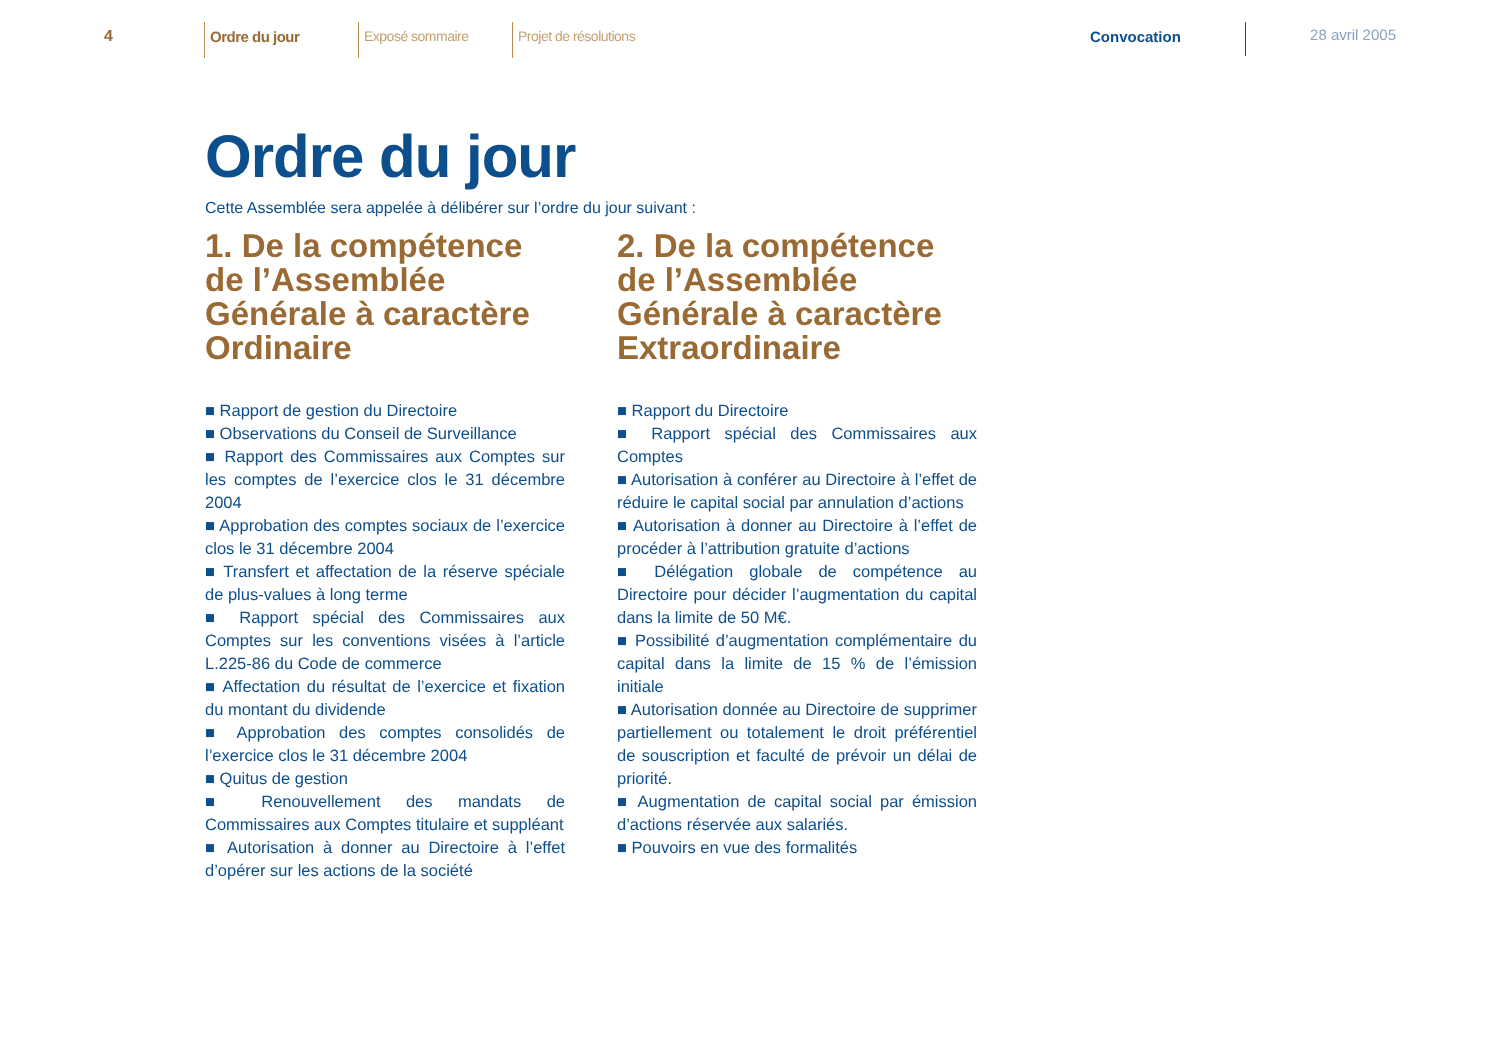4
Ordre du jour Exposé sommaire Projet de résolutions
Convocation
28 avril 2005
Ordre du jour
Cette Assemblée sera appelée à délibérer sur l’ordre du jour suivant :
1. De la compétence de l’Assemblée Générale à caractère Ordinaire
■ Rapport de gestion du Directoire
■ Observations du Conseil de Surveillance
■ Rapport des Commissaires aux Comptes sur les comptes de l’exercice clos le 31 décembre 2004
■ Approbation des comptes sociaux de l’exercice clos le 31 décembre 2004
■ Transfert et affectation de la réserve spéciale de plus-values à long terme
■ Rapport spécial des Commissaires aux Comptes sur les conventions visées à l’article L.225-86 du Code de commerce
■ Affectation du résultat de l’exercice et fixation du montant du dividende
■ Approbation des comptes consolidés de l’exercice clos le 31 décembre 2004
■ Quitus de gestion
■ Renouvellement des mandats de Commissaires aux Comptes titulaire et suppléant
■ Autorisation à donner au Directoire à l’effet d’opérer sur les actions de la société
2. De la compétence de l’Assemblée Générale à caractère Extraordinaire
■ Rapport du Directoire
■ Rapport spécial des Commissaires aux Comptes
■ Autorisation à conférer au Directoire à l’effet de réduire le capital social par annulation d’actions
■ Autorisation à donner au Directoire à l’effet de procéder à l’attribution gratuite d’actions
■ Délégation globale de compétence au Directoire pour décider l’augmentation du capital dans la limite de 50 M€.
■ Possibilité d’augmentation complémentaire du capital dans la limite de 15 % de l’émission initiale
■ Autorisation donnée au Directoire de supprimer partiellement ou totalement le droit préférentiel de souscription et faculté de prévoir un délai de priorité.
■ Augmentation de capital social par émission d’actions réservée aux salariés.
■ Pouvoirs en vue des formalités